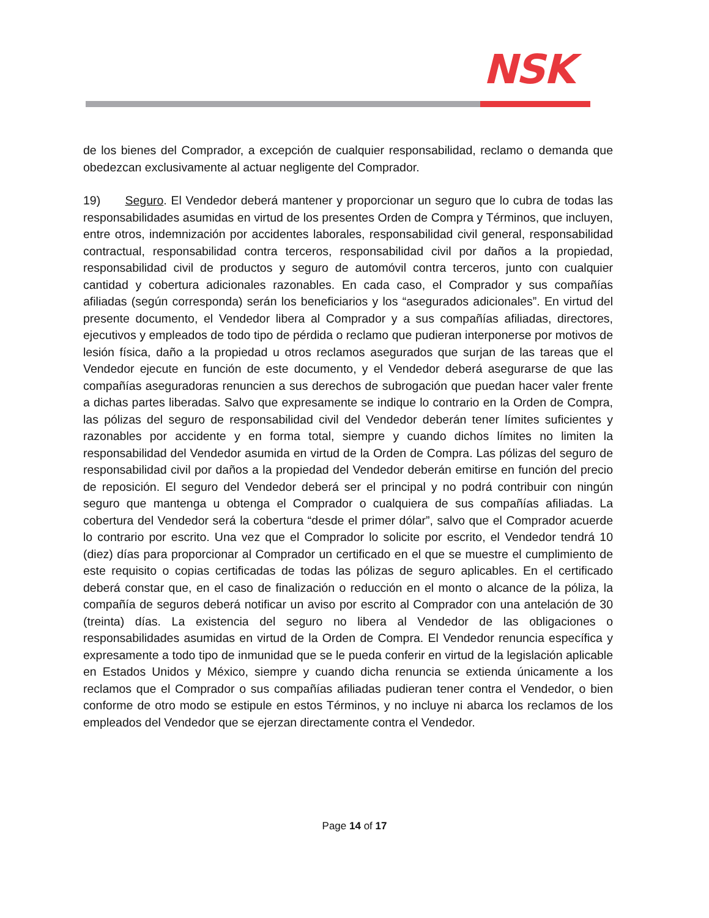NSK
de los bienes del Comprador, a excepción de cualquier responsabilidad, reclamo o demanda que obedezcan exclusivamente al actuar negligente del Comprador.
19) Seguro. El Vendedor deberá mantener y proporcionar un seguro que lo cubra de todas las responsabilidades asumidas en virtud de los presentes Orden de Compra y Términos, que incluyen, entre otros, indemnización por accidentes laborales, responsabilidad civil general, responsabilidad contractual, responsabilidad contra terceros, responsabilidad civil por daños a la propiedad, responsabilidad civil de productos y seguro de automóvil contra terceros, junto con cualquier cantidad y cobertura adicionales razonables. En cada caso, el Comprador y sus compañías afiliadas (según corresponda) serán los beneficiarios y los “asegurados adicionales”. En virtud del presente documento, el Vendedor libera al Comprador y a sus compañías afiliadas, directores, ejecutivos y empleados de todo tipo de pérdida o reclamo que pudieran interponerse por motivos de lesión física, daño a la propiedad u otros reclamos asegurados que surjan de las tareas que el Vendedor ejecute en función de este documento, y el Vendedor deberá asegurarse de que las compañías aseguradoras renuncien a sus derechos de subrogación que puedan hacer valer frente a dichas partes liberadas. Salvo que expresamente se indique lo contrario en la Orden de Compra, las pólizas del seguro de responsabilidad civil del Vendedor deberán tener límites suficientes y razonables por accidente y en forma total, siempre y cuando dichos límites no limiten la responsabilidad del Vendedor asumida en virtud de la Orden de Compra. Las pólizas del seguro de responsabilidad civil por daños a la propiedad del Vendedor deberán emitirse en función del precio de reposición. El seguro del Vendedor deberá ser el principal y no podrá contribuir con ningún seguro que mantenga u obtenga el Comprador o cualquiera de sus compañías afiliadas. La cobertura del Vendedor será la cobertura “desde el primer dólar”, salvo que el Comprador acuerde lo contrario por escrito. Una vez que el Comprador lo solicite por escrito, el Vendedor tendrá 10 (diez) días para proporcionar al Comprador un certificado en el que se muestre el cumplimiento de este requisito o copias certificadas de todas las pólizas de seguro aplicables. En el certificado deberá constar que, en el caso de finalización o reducción en el monto o alcance de la póliza, la compañía de seguros deberá notificar un aviso por escrito al Comprador con una antelación de 30 (treinta) días. La existencia del seguro no libera al Vendedor de las obligaciones o responsabilidades asumidas en virtud de la Orden de Compra. El Vendedor renuncia específica y expresamente a todo tipo de inmunidad que se le pueda conferir en virtud de la legislación aplicable en Estados Unidos y México, siempre y cuando dicha renuncia se extienda únicamente a los reclamos que el Comprador o sus compañías afiliadas pudieran tener contra el Vendedor, o bien conforme de otro modo se estipule en estos Términos, y no incluye ni abarca los reclamos de los empleados del Vendedor que se ejerzan directamente contra el Vendedor.
Page 14 of 17